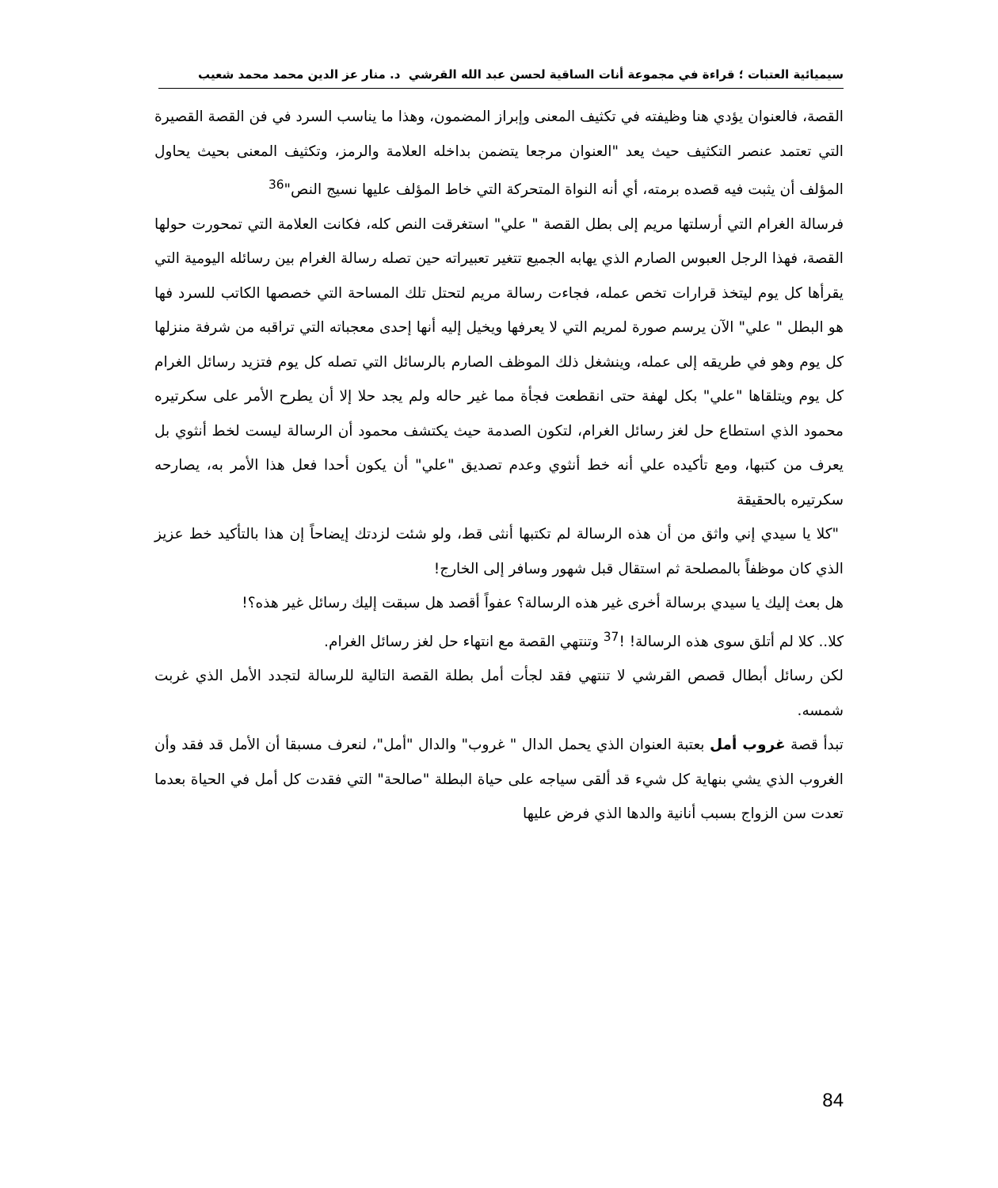سيميائية العتبات ؛ قراءة في مجموعة أنات الساقية لحسن عبد الله القرشي د. منار عز الدين محمد محمد شعيب
القصة، فالعنوان يؤدي هنا وظيفته في تكثيف المعنى وإبراز المضمون، وهذا ما يناسب السرد في فن القصة القصيرة التي تعتمد عنصر التكثيف حيث يعد "العنوان مرجعا يتضمن بداخله العلامة والرمز، وتكثيف المعنى بحيث يحاول المؤلف أن يثبت فيه قصده برمته، أي أنه النواة المتحركة التي خاط المؤلف عليها نسيج النص"<sup>36</sup>
فرسالة الغرام التي أرسلتها مريم إلى بطل القصة " علي" استغرقت النص كله، فكانت العلامة التي تمحورت حولها القصة، فهذا الرجل العبوس الصارم الذي يهابه الجميع تتغير تعبيراته حين تصله رسالة الغرام بين رسائله اليومية التي يقرأها كل يوم ليتخذ قرارات تخص عمله، فجاءت رسالة مريم لتحتل تلك المساحة التي خصصها الكاتب للسرد فها هو البطل " علي" الآن يرسم صورة لمريم التي لا يعرفها ويخيل إليه أنها إحدى معجباته التي تراقبه من شرفة منزلها كل يوم وهو في طريقه إلى عمله، وينشغل ذلك الموظف الصارم بالرسائل التي تصله كل يوم فتزيد رسائل الغرام كل يوم ويتلقاها "علي" بكل لهفة حتى انقطعت فجأة مما غير حاله ولم يجد حلا إلا أن يطرح الأمر على سكرتيره محمود الذي استطاع حل لغز رسائل الغرام، لتكون الصدمة حيث يكتشف محمود أن الرسالة ليست لخط أنثوي بل يعرف من كتبها، ومع تأكيده علي أنه خط أنثوي وعدم تصديق "علي" أن يكون أحدا فعل هذا الأمر به، يصارحه سكرتيره بالحقيقة
"كلا يا سيدي إني واثق من أن هذه الرسالة لم تكتبها أنثى قط، ولو شئت لزدتك إيضاحاً إن هذا بالتأكيد خط عزيز الذي كان موظفاً بالمصلحة ثم استقال قبل شهور وسافر إلى الخارج!
هل بعث إليك يا سيدي برسالة أخرى غير هذه الرسالة؟ عفواً أقصد هل سبقت إليك رسائل غير هذه؟!
كلا.. كلا لم أتلق سوى هذه الرسالة! !<sup>37</sup> وتنتهي القصة مع انتهاء حل لغز رسائل الغرام.
لكن رسائل أبطال قصص القرشي لا تنتهي فقد لجأت أمل بطلة القصة التالية للرسالة لتجدد الأمل الذي غربت شمسه.
تبدأ قصة غروب أمل بعتبة العنوان الذي يحمل الدال " غروب" والدال "أمل"، لنعرف مسبقا أن الأمل قد فقد وأن الغروب الذي يشي بنهاية كل شيء قد ألقى سياجه على حياة البطلة "صالحة" التي فقدت كل أمل في الحياة بعدما تعدت سن الزواج بسبب أنانية والدها الذي فرض عليها
84